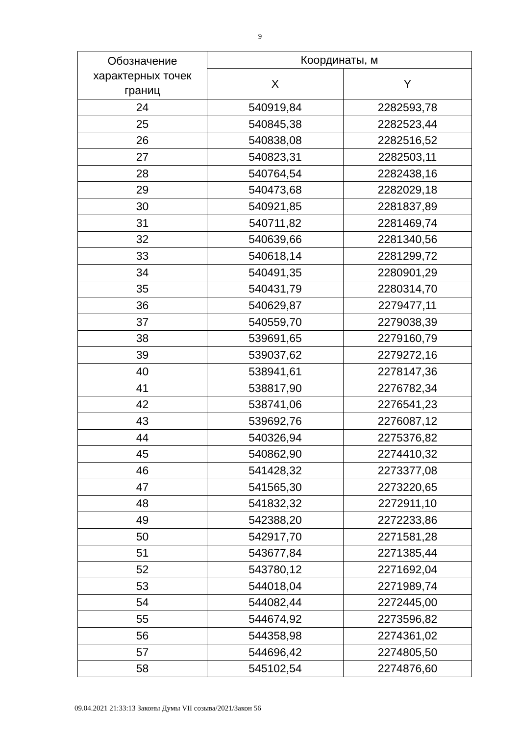9
| Обозначение характерных точек границ | Координаты, м | |
| --- | --- | --- |
| | X | Y |
| 24 | 540919,84 | 2282593,78 |
| 25 | 540845,38 | 2282523,44 |
| 26 | 540838,08 | 2282516,52 |
| 27 | 540823,31 | 2282503,11 |
| 28 | 540764,54 | 2282438,16 |
| 29 | 540473,68 | 2282029,18 |
| 30 | 540921,85 | 2281837,89 |
| 31 | 540711,82 | 2281469,74 |
| 32 | 540639,66 | 2281340,56 |
| 33 | 540618,14 | 2281299,72 |
| 34 | 540491,35 | 2280901,29 |
| 35 | 540431,79 | 2280314,70 |
| 36 | 540629,87 | 2279477,11 |
| 37 | 540559,70 | 2279038,39 |
| 38 | 539691,65 | 2279160,79 |
| 39 | 539037,62 | 2279272,16 |
| 40 | 538941,61 | 2278147,36 |
| 41 | 538817,90 | 2276782,34 |
| 42 | 538741,06 | 2276541,23 |
| 43 | 539692,76 | 2276087,12 |
| 44 | 540326,94 | 2275376,82 |
| 45 | 540862,90 | 2274410,32 |
| 46 | 541428,32 | 2273377,08 |
| 47 | 541565,30 | 2273220,65 |
| 48 | 541832,32 | 2272911,10 |
| 49 | 542388,20 | 2272233,86 |
| 50 | 542917,70 | 2271581,28 |
| 51 | 543677,84 | 2271385,44 |
| 52 | 543780,12 | 2271692,04 |
| 53 | 544018,04 | 2271989,74 |
| 54 | 544082,44 | 2272445,00 |
| 55 | 544674,92 | 2273596,82 |
| 56 | 544358,98 | 2274361,02 |
| 57 | 544696,42 | 2274805,50 |
| 58 | 545102,54 | 2274876,60 |
09.04.2021 21:33:13 Законы Думы VII созыва/2021/Закон 56